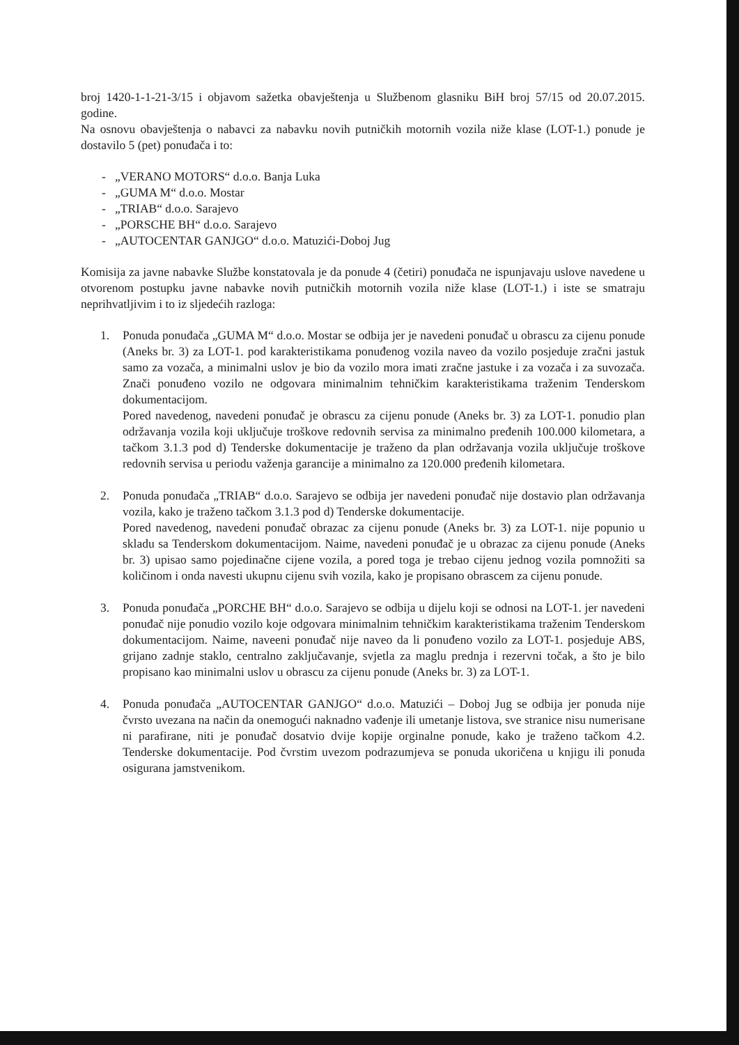broj 1420-1-1-21-3/15 i objavom sažetka obavještenja u Službenom glasniku BiH broj 57/15 od 20.07.2015. godine.
Na osnovu obavještenja o nabavci za nabavku novih putničkih motornih vozila niže klase (LOT-1.) ponude je dostavilo 5 (pet) ponuđača i to:
- „VERANO MOTORS“ d.o.o. Banja Luka
- „GUMA M“ d.o.o. Mostar
- „TRIAB“ d.o.o. Sarajevo
- „PORSCHE BH“ d.o.o. Sarajevo
- „AUTOCENTAR GANJGO“ d.o.o. Matuzići-Doboj Jug
Komisija za javne nabavke Službe konstatovala je da ponude 4 (četiri) ponuđača ne ispunjavaju uslove navedene u otvorenom postupku javne nabavke novih putničkih motornih vozila niže klase (LOT-1.) i iste se smatraju neprihvatljivim i to iz sljedećih razloga:
1. Ponuda ponuđača „GUMA M“ d.o.o. Mostar se odbija jer je navedeni ponuđač u obrascu za cijenu ponude (Aneks br. 3) za LOT-1. pod karakteristikama ponuđenog vozila naveo da vozilo posjeduje zračni jastuk samo za vozača, a minimalni uslov je bio da vozilo mora imati zračne jastuke i za vozača i za suvozača. Znači ponuđeno vozilo ne odgovara minimalnim tehničkim karakteristikama traženim Tenderskom dokumentacijom.
Pored navedenog, navedeni ponuđač je obrascu za cijenu ponude (Aneks br. 3) za LOT-1. ponudio plan održavanja vozila koji uključuje troškove redovnih servisa za minimalno pređenih 100.000 kilometara, a tačkom 3.1.3 pod d) Tenderske dokumentacije je traženo da plan održavanja vozila uključuje troškove redovnih servisa u periodu važenja garancije a minimalno za 120.000 pređenih kilometara.
2. Ponuda ponuđača „TRIAB“ d.o.o. Sarajevo se odbija jer navedeni ponuđač nije dostavio plan održavanja vozila, kako je traženo tačkom 3.1.3 pod d) Tenderske dokumentacije.
Pored navedenog, navedeni ponuđač obrazac za cijenu ponude (Aneks br. 3) za LOT-1. nije popunio u skladu sa Tenderskom dokumentacijom. Naime, navedeni ponuđač je u obrazac za cijenu ponude (Aneks br. 3) upisao samo pojedinačne cijene vozila, a pored toga je trebao cijenu jednog vozila pomnožiti sa količinom i onda navesti ukupnu cijenu svih vozila, kako je propisano obrascem za cijenu ponude.
3. Ponuda ponuđača „PORCHE BH“ d.o.o. Sarajevo se odbija u dijelu koji se odnosi na LOT-1. jer navedeni ponuđač nije ponudio vozilo koje odgovara minimalnim tehničkim karakteristikama traženim Tenderskom dokumentacijom. Naime, naveeni ponuđač nije naveo da li ponuđeno vozilo za LOT-1. posjeduje ABS, grijano zadnje staklo, centralno zaključavanje, svjetla za maglu prednja i rezervni točak, a što je bilo propisano kao minimalni uslov u obrascu za cijenu ponude (Aneks br. 3) za LOT-1.
4. Ponuda ponuđača „AUTOCENTAR GANJGO“ d.o.o. Matuzići – Doboj Jug se odbija jer ponuda nije čvrsto uvezana na način da onemogući naknadno vađenje ili umetanje listova, sve stranice nisu numerisane ni parafirane, niti je ponuđač dosatvio dvije kopije orginalne ponude, kako je traženo tačkom 4.2. Tenderske dokumentacije. Pod čvrstim uvezom podrazumjeva se ponuda ukoričena u knjigu ili ponuda osigurana jamstvenikom.